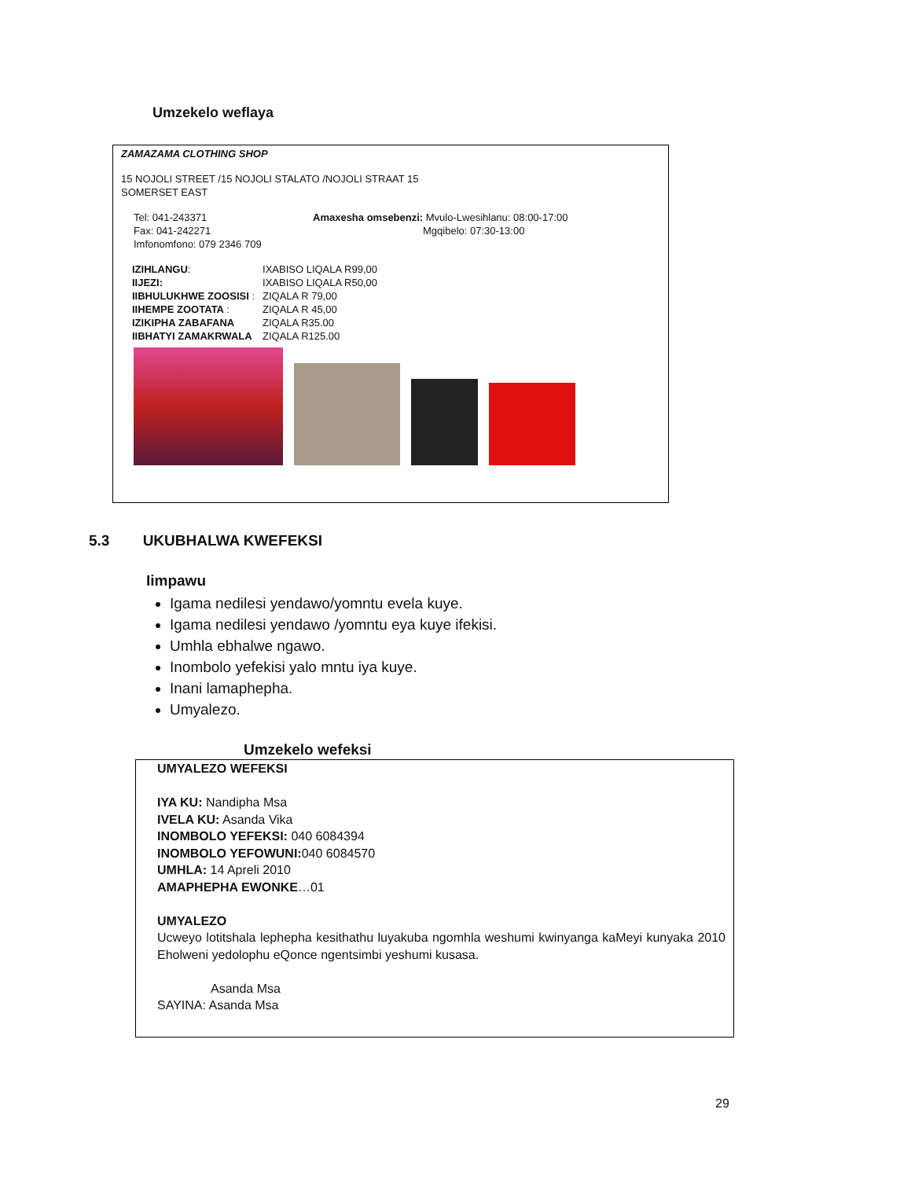Umzekelo weflaya
ZAMAZAMA CLOTHING SHOP
15 NOJOLI STREET /15 NOJOLI STALATO /NOJOLI STRAAT 15
SOMERSET EAST
Tel: 041-243371
Fax: 041-242271
Imfonomfono: 079 2346 709
Amaxesha omsebenzi: Mvulo-Lwesihlanu: 08:00-17:00
Mgqibelo: 07:30-13:00
| IZIHLANGU : | IXABISO LIQALA R99,00 |
| IIJEZI: | IXABISO LIQALA R50,00 |
| IIBHULUKHWE ZOOSISI : | ZIQALA R 79,00 |
| IIHEMPE ZOOTATA : | ZIQALA R 45,00 |
| IZIKIPHA ZABAFANA | ZIQALA R35.00 |
| IIBHATYI ZAMAKRWALA | ZIQALA R125.00 |
5.3 UKUBHALWA KWEFEKSI
Iimpawu
Igama nedilesi yendawo/yomntu evela kuye.
Igama nedilesi yendawo /yomntu eya kuye ifekisi.
Umhla ebhalwe ngawo.
Inombolo yefekisi yalo mntu iya kuye.
Inani lamaphepha.
Umyalezo.
Umzekelo wefeksi
UMYALEZO WEFEKSI
IYA KU: Nandipha Msa
IVELA KU: Asanda Vika
INOMBOLO YEFEKSI: 040 6084394
INOMBOLO YEFOWUNI: 040 6084570
UMHLA: 14 Apreli 2010
AMAPHEPHA EWONKE…01
UMYALEZO
Ucweyo lotitshala lephepha kesithathu luyakuba ngomhla weshumi kwinyanga kaMeyi kunyaka 2010 Eholweni yedolophu eQonce ngentsimbi yeshumi kusasa.
Asanda Msa
SAYINA: Asanda Msa
29